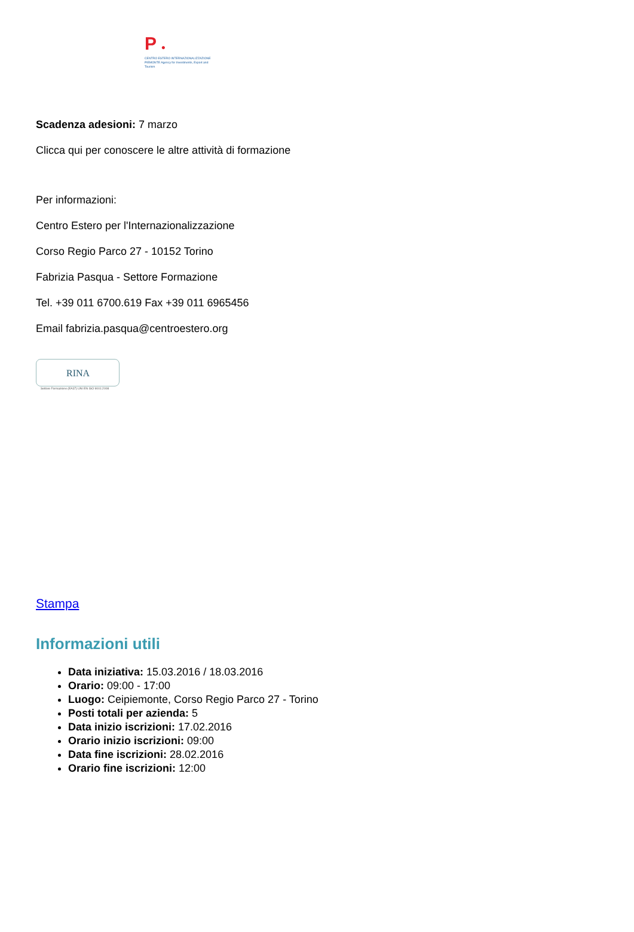P ●
CENTRO ESTERO INTERNAZIONALIZZAZIONE
PIEMONTE Agency for Investments, Export and Tourism
Scadenza adesioni: 7 marzo
Clicca qui per conoscere le altre attività di formazione
Per informazioni:
Centro Estero per l'Internazionalizzazione
Corso Regio Parco 27 - 10152 Torino
Fabrizia Pasqua - Settore Formazione
Tel. +39 011 6700.619 Fax +39 011 6965456
Email fabrizia.pasqua@centroestero.org
RINA
Settore Formazione (EA37) UNI EN ISO 9001:2008
Stampa
Informazioni utili
Data iniziativa: 15.03.2016 / 18.03.2016
Orario: 09:00 - 17:00
Luogo: Ceipiemonte, Corso Regio Parco 27 - Torino
Posti totali per azienda: 5
Data inizio iscrizioni: 17.02.2016
Orario inizio iscrizioni: 09:00
Data fine iscrizioni: 28.02.2016
Orario fine iscrizioni: 12:00